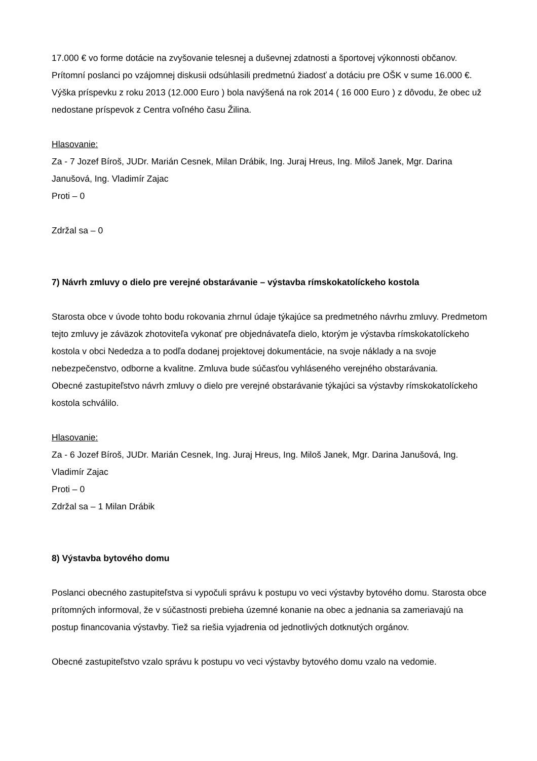17.000 € vo forme dotácie na zvyšovanie telesnej a duševnej zdatnosti a športovej výkonnosti občanov. Prítomní poslanci po vzájomnej diskusii odsúhlasili predmetnú žiadosť a dotáciu pre OŠK v sume 16.000 €. Výška príspevku z roku 2013 (12.000 Euro ) bola navýšená na rok 2014 ( 16 000 Euro ) z dôvodu, že obec už nedostane príspevok z Centra voľného času Žilina.
Hlasovanie:
Za - 7 Jozef Bíroš, JUDr. Marián Cesnek, Milan Drábik, Ing. Juraj Hreus, Ing. Miloš Janek, Mgr. Darina Janušová, Ing. Vladimír Zajac
Proti – 0
Zdržal sa – 0
7) Návrh zmluvy o dielo pre verejné obstarávanie – výstavba rímskokatolíckeho kostola
Starosta obce v úvode tohto bodu rokovania zhrnul údaje týkajúce sa predmetného návrhu zmluvy. Predmetom tejto zmluvy je záväzok zhotoviteľa vykonať pre objednávateľa dielo, ktorým je výstavba rímskokatolíckeho kostola v obci Nededza a to podľa dodanej projektovej dokumentácie, na svoje náklady a na svoje nebezpečenstvo, odborne a kvalitne. Zmluva bude súčasťou vyhláseného verejného obstarávania.
Obecné zastupiteľstvo návrh zmluvy o dielo pre verejné obstarávanie týkajúci sa výstavby rímskokatolíckeho kostola schválilo.
Hlasovanie:
Za - 6 Jozef Bíroš, JUDr. Marián Cesnek, Ing. Juraj Hreus, Ing. Miloš Janek, Mgr. Darina Janušová, Ing. Vladimír Zajac
Proti – 0
Zdržal sa – 1 Milan Drábik
8) Výstavba bytového domu
Poslanci obecného zastupiteľstva si vypočuli správu k postupu vo veci výstavby bytového domu. Starosta obce prítomných informoval, že v súčastnosti prebieha územné konanie na obec a jednania sa zameriavajú na postup financovania výstavby. Tiež sa riešia vyjadrenia od jednotlivých dotknutých orgánov.
Obecné zastupiteľstvo vzalo správu k postupu vo veci výstavby bytového domu vzalo na vedomie.